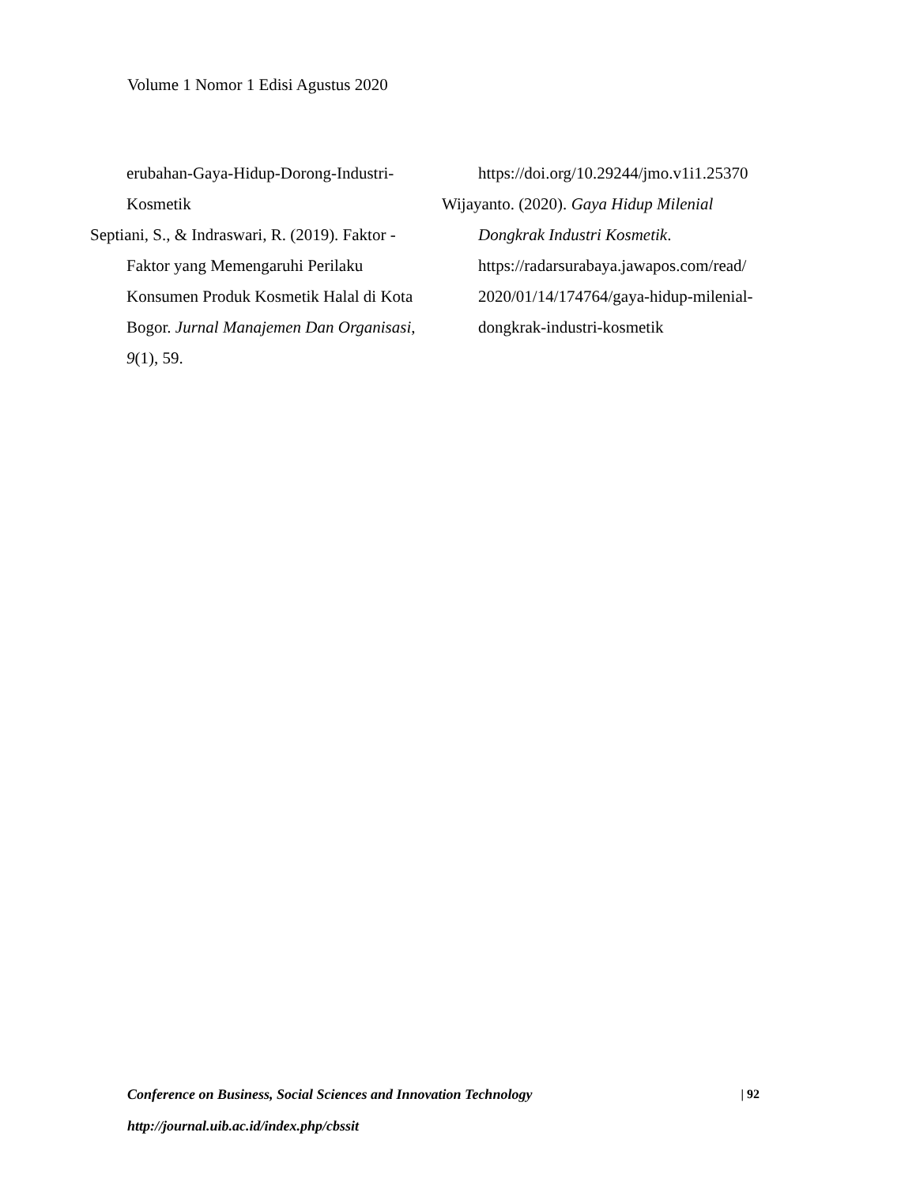Volume 1 Nomor 1 Edisi Agustus 2020
erubahan-Gaya-Hidup-Dorong-Industri-Kosmetik
Septiani, S., & Indraswari, R. (2019). Faktor - Faktor yang Memengaruhi Perilaku Konsumen Produk Kosmetik Halal di Kota Bogor. Jurnal Manajemen Dan Organisasi, 9(1), 59.
https://doi.org/10.29244/jmo.v1i1.25370
Wijayanto. (2020). Gaya Hidup Milenial Dongkrak Industri Kosmetik. https://radarsurabaya.jawapos.com/read/ 2020/01/14/174764/gaya-hidup-milenial-dongkrak-industri-kosmetik
Conference on Business, Social Sciences and Innovation Technology | 92
http://journal.uib.ac.id/index.php/cbssit